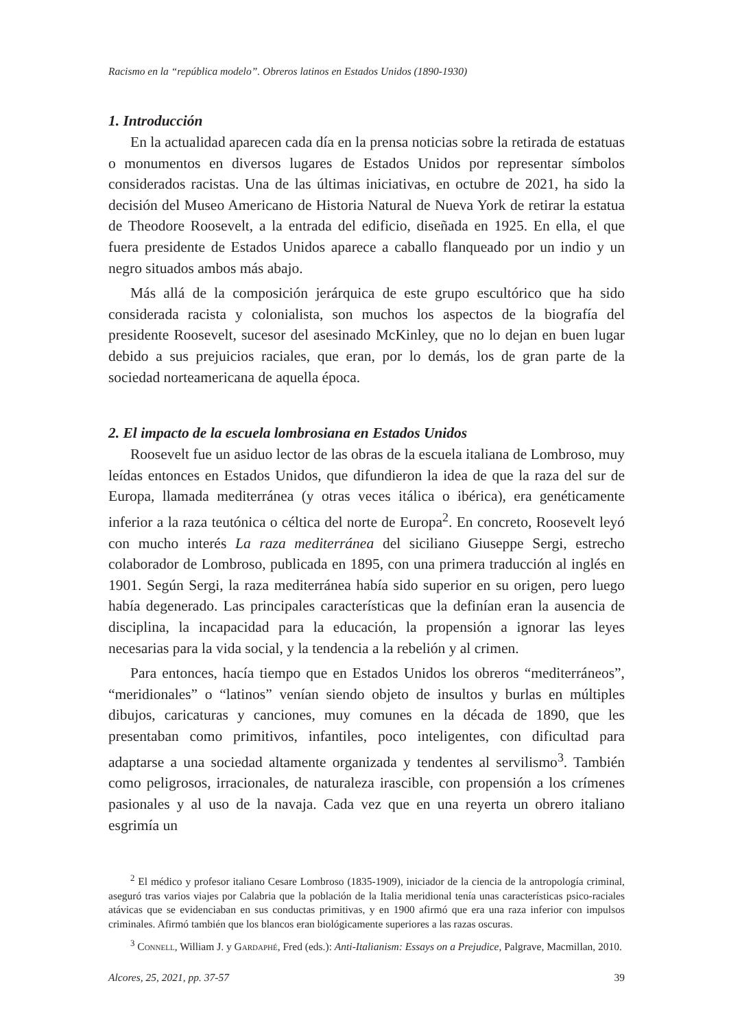Racismo en la “república modelo”. Obreros latinos en Estados Unidos (1890-1930)
1. Introducción
En la actualidad aparecen cada día en la prensa noticias sobre la retirada de estatuas o monumentos en diversos lugares de Estados Unidos por representar símbolos considerados racistas. Una de las últimas iniciativas, en octubre de 2021, ha sido la decisión del Museo Americano de Historia Natural de Nueva York de retirar la estatua de Theodore Roosevelt, a la entrada del edificio, diseñada en 1925. En ella, el que fuera presidente de Estados Unidos aparece a caballo flanqueado por un indio y un negro situados ambos más abajo.
Más allá de la composición jerárquica de este grupo escultórico que ha sido considerada racista y colonialista, son muchos los aspectos de la biografía del presidente Roosevelt, sucesor del asesinado McKinley, que no lo dejan en buen lugar debido a sus prejuicios raciales, que eran, por lo demás, los de gran parte de la sociedad norteamericana de aquella época.
2. El impacto de la escuela lombrosiana en Estados Unidos
Roosevelt fue un asiduo lector de las obras de la escuela italiana de Lombroso, muy leídas entonces en Estados Unidos, que difundieron la idea de que la raza del sur de Europa, llamada mediterránea (y otras veces itálica o ibérica), era genéticamente inferior a la raza teutónica o céltica del norte de Europa<sup>2</sup>. En concreto, Roosevelt leyó con mucho interés La raza mediterránea del siciliano Giuseppe Sergi, estrecho colaborador de Lombroso, publicada en 1895, con una primera traducción al inglés en 1901. Según Sergi, la raza mediterránea había sido superior en su origen, pero luego había degenerado. Las principales características que la definían eran la ausencia de disciplina, la incapacidad para la educación, la propensión a ignorar las leyes necesarias para la vida social, y la tendencia a la rebelión y al crimen.
Para entonces, hacía tiempo que en Estados Unidos los obreros “mediterráneos”, “meridionales” o “latinos” venían siendo objeto de insultos y burlas en múltiples dibujos, caricaturas y canciones, muy comunes en la década de 1890, que les presentaban como primitivos, infantiles, poco inteligentes, con dificultad para adaptarse a una sociedad altamente organizada y tendentes al servilismo<sup>3</sup>. También como peligrosos, irracionales, de naturaleza irascible, con propensión a los crímenes pasionales y al uso de la navaja. Cada vez que en una reyerta un obrero italiano esgrimía un
<sup>2</sup> El médico y profesor italiano Cesare Lombroso (1835-1909), iniciador de la ciencia de la antropología criminal, aseguró tras varios viajes por Calabria que la población de la Italia meridional tenía unas características psico-raciales atávicas que se evidenciaban en sus conductas primitivas, y en 1900 afirmó que era una raza inferior con impulsos criminales. Afirmó también que los blancos eran biológicamente superiores a las razas oscuras.
<sup>3</sup> Connell, William J. y Gardaphé, Fred (eds.): Anti-Italianism: Essays on a Prejudice, Palgrave, Macmillan, 2010.
Alcores, 25, 2021, pp. 37-57 39